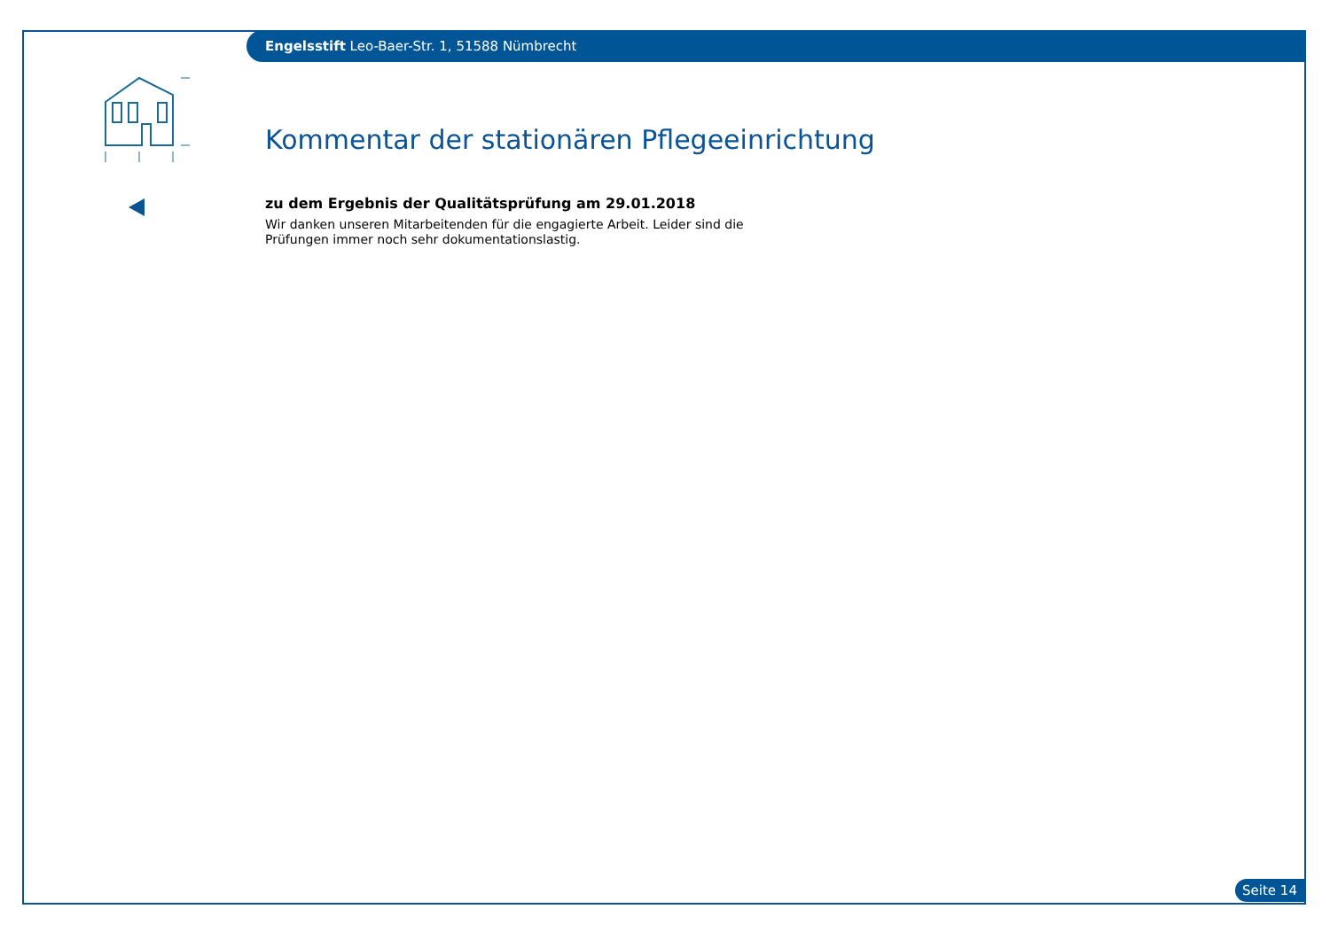Engelsstift Leo-Baer-Str. 1, 51588 Nümbrecht
Kommentar der stationären Pflegeeinrichtung
zu dem Ergebnis der Qualitätsprüfung am 29.01.2018
Wir danken unseren Mitarbeitenden für die engagierte Arbeit. Leider sind die Prüfungen immer noch sehr dokumentationslastig.
Seite 14